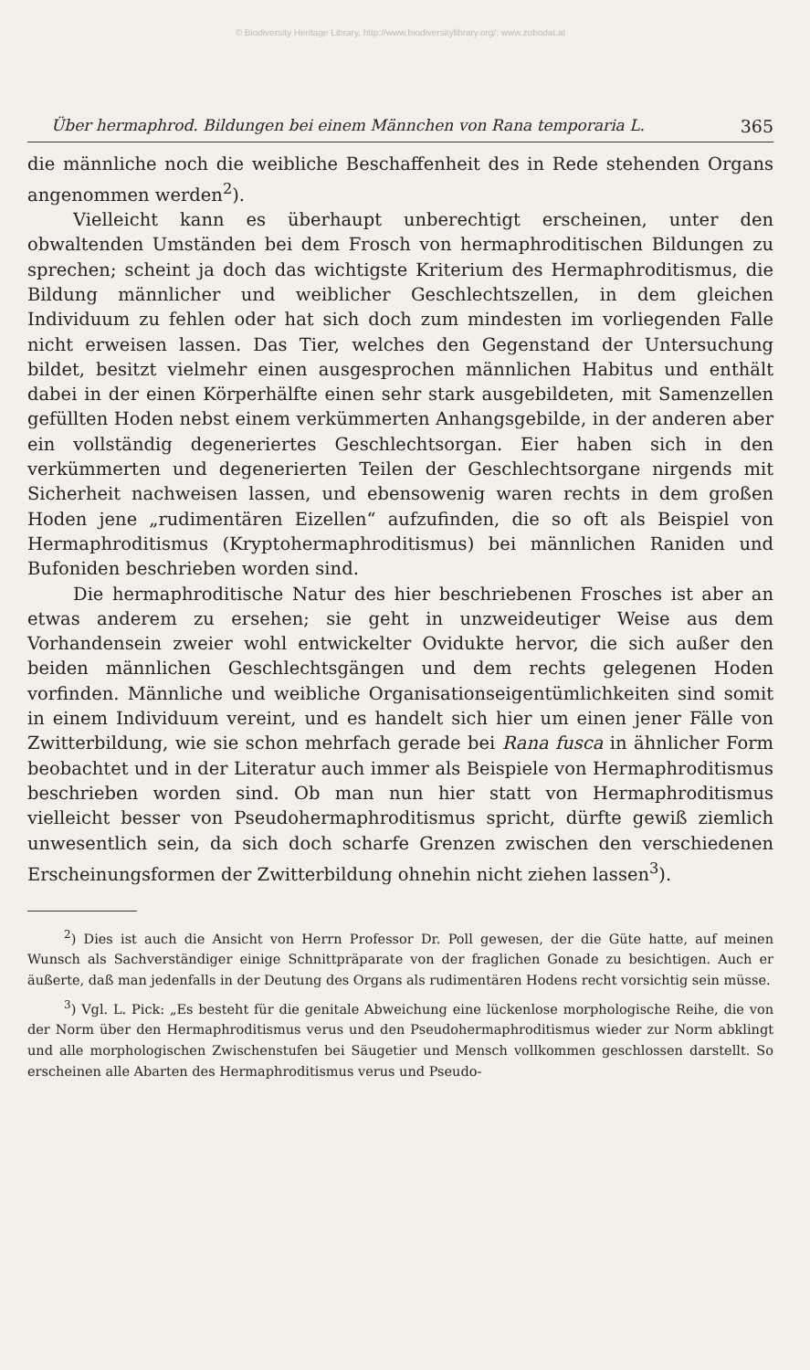© Biodiversity Heritage Library, http://www.biodiversitylibrary.org/; www.zobodat.at
Über hermaphrod. Bildungen bei einem Männchen von Rana temporaria L. 365
die männliche noch die weibliche Beschaffenheit des in Rede stehenden Organs angenommen werden<sup>2</sup>).
Vielleicht kann es überhaupt unberechtigt erscheinen, unter den obwaltenden Umständen bei dem Frosch von hermaphroditischen Bildungen zu sprechen; scheint ja doch das wichtigste Kriterium des Hermaphroditismus, die Bildung männlicher und weiblicher Geschlechtszellen, in dem gleichen Individuum zu fehlen oder hat sich doch zum mindesten im vorliegenden Falle nicht erweisen lassen. Das Tier, welches den Gegenstand der Untersuchung bildet, besitzt vielmehr einen ausgesprochen männlichen Habitus und enthält dabei in der einen Körperhälfte einen sehr stark ausgebildeten, mit Samenzellen gefüllten Hoden nebst einem verkümmerten Anhangsgebilde, in der anderen aber ein vollständig degeneriertes Geschlechtsorgan. Eier haben sich in den verkümmerten und degenerierten Teilen der Geschlechtsorgane nirgends mit Sicherheit nachweisen lassen, und ebensowenig waren rechts in dem großen Hoden jene „rudimentären Eizellen“ aufzufinden, die so oft als Beispiel von Hermaphroditismus (Kryptohermaphroditismus) bei männlichen Raniden und Bufoniden beschrieben worden sind.
Die hermaphroditische Natur des hier beschriebenen Frosches ist aber an etwas anderem zu ersehen; sie geht in unzweideutiger Weise aus dem Vorhandensein zweier wohl entwickelter Ovidukte hervor, die sich außer den beiden männlichen Geschlechtsgängen und dem rechts gelegenen Hoden vorfinden. Männliche und weibliche Organisationseigentümlichkeiten sind somit in einem Individuum vereint, und es handelt sich hier um einen jener Fälle von Zwitterbildung, wie sie schon mehrfach gerade bei Rana fusca in ähnlicher Form beobachtet und in der Literatur auch immer als Beispiele von Hermaphroditismus beschrieben worden sind. Ob man nun hier statt von Hermaphroditismus vielleicht besser von Pseudohermaphroditismus spricht, dürfte gewiß ziemlich unwesentlich sein, da sich doch scharfe Grenzen zwischen den verschiedenen Erscheinungsformen der Zwitterbildung ohnehin nicht ziehen lassen<sup>3</sup>).
<sup>2</sup>) Dies ist auch die Ansicht von Herrn Professor Dr. Poll gewesen, der die Güte hatte, auf meinen Wunsch als Sachverständiger einige Schnittpräparate von der fraglichen Gonade zu besichtigen. Auch er äußerte, daß man jedenfalls in der Deutung des Organs als rudimentären Hodens recht vorsichtig sein müsse.
<sup>3</sup>) Vgl. L. Pick: „Es besteht für die genitale Abweichung eine lückenlose morphologische Reihe, die von der Norm über den Hermaphroditismus verus und den Pseudohermaphroditismus wieder zur Norm abklingt und alle morphologischen Zwischenstufen bei Säugetier und Mensch vollkommen geschlossen darstellt. So erscheinen alle Abarten des Hermaphroditismus verus und Pseudo-